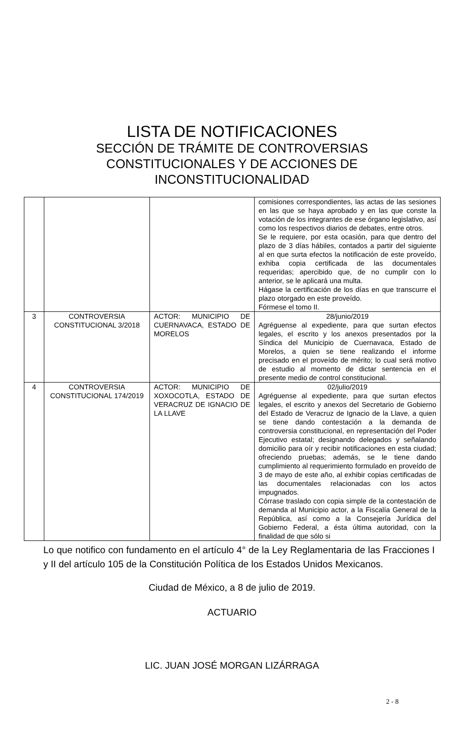LISTA DE NOTIFICACIONES
SECCIÓN DE TRÁMITE DE CONTROVERSIAS
CONSTITUCIONALES Y DE ACCIONES DE
INCONSTITUCIONALIDAD
| | | | comisiones correspondientes, las actas de las sesiones en las que se haya aprobado y en las que conste la votación de los integrantes de ese órgano legislativo, así como los respectivos diarios de debates, entre otros. Se le requiere, por esta ocasión, para que dentro del plazo de 3 días hábiles, contados a partir del siguiente al en que surta efectos la notificación de este proveído, exhiba copia certificada de las documentales requeridas; apercibido que, de no cumplir con lo anterior, se le aplicará una multa. Hágase la certificación de los días en que transcurre el plazo otorgado en este proveído. Fórmese el tomo II. |
| 3 | CONTROVERSIA CONSTITUCIONAL 3/2018 | ACTOR: MUNICIPIO DE CUERNAVACA, ESTADO DE MORELOS | 28/junio/2019 Agréguense al expediente, para que surtan efectos legales, el escrito y los anexos presentados por la Síndica del Municipio de Cuernavaca, Estado de Morelos, a quien se tiene realizando el informe precisado en el proveído de mérito; lo cual será motivo de estudio al momento de dictar sentencia en el presente medio de control constitucional. |
| 4 | CONTROVERSIA CONSTITUCIONAL 174/2019 | ACTOR: MUNICIPIO DE XOXOCOTLA, ESTADO DE VERACRUZ DE IGNACIO DE LA LLAVE | 02/julio/2019 Agréguense al expediente, para que surtan efectos legales, el escrito y anexos del Secretario de Gobierno del Estado de Veracruz de Ignacio de la Llave, a quien se tiene dando contestación a la demanda de controversia constitucional, en representación del Poder Ejecutivo estatal; designando delegados y señalando domicilio para oír y recibir notificaciones en esta ciudad; ofreciendo pruebas; además, se le tiene dando cumplimiento al requerimiento formulado en proveído de 3 de mayo de este año, al exhibir copias certificadas de las documentales relacionadas con los actos impugnados. Córrase traslado con copia simple de la contestación de demanda al Municipio actor, a la Fiscalía General de la República, así como a la Consejería Jurídica del Gobierno Federal, a ésta última autoridad, con la finalidad de que sólo si |
Lo que notifico con fundamento en el artículo 4° de la Ley Reglamentaria de las Fracciones I y II del artículo 105 de la Constitución Política de los Estados Unidos Mexicanos.
Ciudad de México, a 8 de julio de 2019.
ACTUARIO
LIC. JUAN JOSÉ MORGAN LIZÁRRAGA
2 - 8